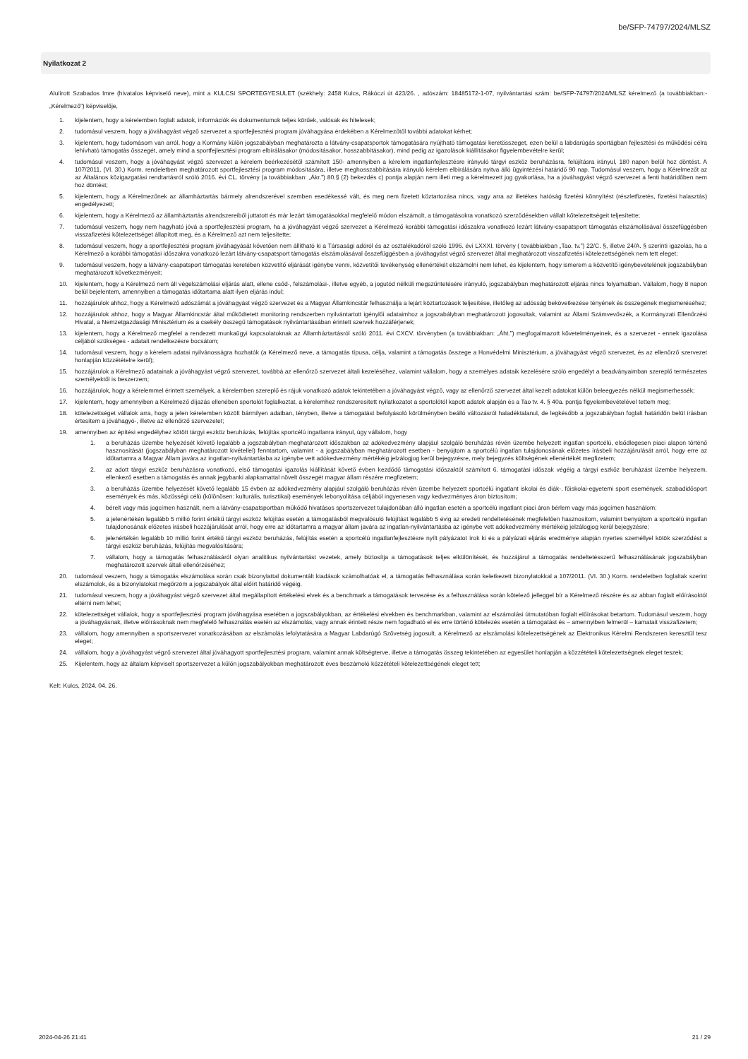be/SFP-74797/2024/MLSZ
Nyilatkozat 2
Alulírott Szabados Imre (hivatalos képviselő neve), mint a KULCSI SPORTEGYESULET (székhely: 2458 Kulcs, Rákóczi út 423/26. , adószám: 18485172-1-07, nyilvántartási szám: be/SFP-74797/2024/MLSZ kérelmező (a továbbiakban:-„Kérelmező”) képviselője,
1. kijelentem, hogy a kérelemben foglalt adatok, információk és dokumentumok teljes körűek, valósak és hitelesek;
2. tudomásul veszem, hogy a jóváhagyást végző szervezet a sportfejlesztési program jóváhagyása érdekében a Kérelmezőtől további adatokat kérhet;
3. kijelentem, hogy tudomásom van arról, hogy a Kormány külön jogszabályban meghatározta a látvány-csapatsportok támogatására nyújtható támogatási keretösszeget, ezen belül a labdarúgás sportágban fejlesztési és működési célra lehívható támogatás összegét, amely mind a sportfejlesztési program elbírálásakor (módosításakor, hosszabbításakor), mind pedig az igazolások kiállításakor figyelembevételre kerül;
4. tudomásul veszem, hogy a jóváhagyást végző szervezet a kérelem beérkezésétől számított 150- amennyiben a kérelem ingatlanfejlesztésre irányuló tárgyi eszköz beruházásra, felújításra irányul, 180 napon belül hoz döntést. A 107/2011. (VI. 30.) Korm. rendeletben meghatározott sportfejlesztési program módosítására, illetve meghosszabbítására irányuló kérelem elbírálására nyitva álló ügyintézési határidő 90 nap. Tudomásul veszem, hogy a Kérelmezőt az az Általános közigazgatási rendtartásról szóló 2016. évi CL. törvény (a továbbiakban: „Ákr.”) 80.§ (2) bekezdés c) pontja alapján nem illeti meg a kérelmezett jog gyakorlása, ha a jóváhagyást végző szervezet a fenti határidőben nem hoz döntést;
5. kijelentem, hogy a Kérelmezőnek az államháztartás bármely alrendszerével szemben esedékessé vált, és meg nem fizetett köztartozása nincs, vagy arra az illetékes hatóság fizetési könnyítést (részletfizetés, fizetési halasztás) engedélyezett;
6. kijelentem, hogy a Kérelmező az államháztartás alrendszereiből juttatott és már lezárt támogatásokkal megfelelő módon elszámolt, a támogatásokra vonatkozó szerződésekben vállalt kötelezettségeit teljesítette;
7. tudomásul veszem, hogy nem hagyható jóvá a sportfejlesztési program, ha a jóváhagyást végző szervezet a Kérelmező korábbi támogatási időszakra vonatkozó lezárt látvány-csapatsport támogatás elszámolásával összefüggésben visszafizetési kötelezettséget állapított meg, és a Kérelmező azt nem teljesítette;
8. tudomásul veszem, hogy a sportfejlesztési program jóváhagyását követően nem állítható ki a Társasági adóról és az osztalékadóról szóló 1996. évi LXXXI. törvény ( továbbiakban „Tao. tv.”) 22/C. §, illetve 24/A. § szerinti igazolás, ha a Kérelmező a korábbi támogatási időszakra vonatkozó lezárt látvány-csapatsport támogatás elszámolásával összefüggésben a jóváhagyást végző szervezet által meghatározott visszafizetési kötelezettségének nem tett eleget;
9. tudomásul veszem, hogy a látvány-csapatsport támogatás keretében közvetítő eljárását igénybe venni, közvetítői tevékenység ellenértékét elszámolni nem lehet, és kijelentem, hogy ismerem a közvetítő igénybevételének jogszabályban meghatározott következményeit;
10. kijelentem, hogy a Kérelmező nem áll végelszámolási eljárás alatt, ellene csőd-, felszámolási-, illetve egyéb, a jogutód nélküli megszűntetésére irányuló, jogszabályban meghatározott eljárás nincs folyamatban. Vállalom, hogy 8 napon belül bejelentem, amennyiben a támogatás időtartama alatt ilyen eljárás indul;
11. hozzájárulok ahhoz, hogy a Kérelmező adószámát a jóváhagyást végző szervezet és a Magyar Államkincstár felhasználja a lejárt köztartozások teljesítése, illetőleg az adósság bekövetkezése tényének és összegének megismeréséhez;
12. hozzájárulok ahhoz, hogy a Magyar Államkincstár által működtetett monitoring rendszerben nyilvántartott igénylői adataimhoz a jogszabályban meghatározott jogosultak, valamint az Állami Számvevőszék, a Kormányzati Ellenőrzési Hivatal, a Nemzetgazdasági Minisztérium és a csekély összegű támogatások nyilvántartásában érintett szervek hozzáférjenek;
13. kijelentem, hogy a Kérelmező megfelel a rendezett munkaügyi kapcsolatoknak az Államháztartásról szóló 2011. évi CXCV. törvényben (a továbbiakban: „Áht.”) megfogalmazott követelményeinek, és a szervezet - ennek igazolása céljából szükséges - adatait rendelkezésre bocsátom;
14. tudomásul veszem, hogy a kérelem adatai nyilvánosságra hozhatók (a Kérelmező neve, a támogatás típusa, célja, valamint a támogatás összege a Honvédelmi Minisztérium, a jóváhagyást végző szervezet, és az ellenőrző szervezet honlapján közzétételre kerül);
15. hozzájárulok a Kérelmező adatainak a jóváhagyást végző szervezet, továbbá az ellenőrző szervezet általi kezeléséhez, valamint vállalom, hogy a személyes adataik kezelésére szóló engedélyt a beadványaimban szereplő természetes személyektől is beszerzem;
16. hozzájárulok, hogy a kérelemmel érintett személyek, a kérelemben szereplő és rájuk vonatkozó adatok tekintetében a jóváhagyást végző, vagy az ellenőrző szervezet által kezelt adatokat külön beleegyezés nélkül megismerhessék;
17. kijelentem, hogy amennyiben a Kérelmező díjazás ellenében sportolót foglalkoztat, a kérelemhez rendszeresített nyilatkozatot a sportolótól kapott adatok alapján és a Tao tv. 4. § 40a. pontja figyelembevételével tettem meg;
18. kötelezettséget vállalok arra, hogy a jelen kérelemben közölt bármilyen adatban, tényben, illetve a támogatást befolyásoló körülményben beálló változásról haladéktalanul, de legkésőbb a jogszabályban foglalt határidőn belül írásban értesítem a jóváhagyó-, illetve az ellenőrző szervezetet;
19. amennyiben az építési engedélyhez kötött tárgyi eszköz beruházás, felújítás sportcélú ingatlanra irányul, úgy vállalom, hogy
1. a beruházás üzembe helyezését követő legalább a jogszabályban meghatározott időszakban az adókedvezmény alapjául szolgáló beruházás révén üzembe helyezett ingatlan sportcélú, elsődlegesen piaci alapon történő hasznosítását (jogszabályban meghatározott kivétellel) fenntartom, valamint - a jogszabályban meghatározott esetben - benyújtom a sportcélú ingatlan tulajdonosának előzetes írásbeli hozzájárulását arról, hogy erre az időtartamra a Magyar Állam javára az ingatlan-nyilvántartásba az igénybe vett adókedvezmény mértékéig jelzálogjog kerül bejegyzésre, mely bejegyzés költségének ellenértékét megfizetem;
2. az adott tárgyi eszköz beruházásra vonatkozó, első támogatási igazolás kiállítását követő évben kezdődő támogatási időszaktól számított 6. támogatási időszak végéig a tárgyi eszköz beruházást üzembe helyezem, ellenkező esetben a támogatás és annak jegybanki alapkamattal növelt összegét magyar állam részére megfizetem;
3. a beruházás üzembe helyezését követő legalább 15 évben az adókedvezmény alapjául szolgáló beruházás révén üzembe helyezett sportcélú ingatlant iskolai és diák-, főiskolai-egyetemi sport események, szabadidősport események és más, közösségi célú (különösen: kulturális, turisztikai) események lebonyolítása céljából ingyenesen vagy kedvezményes áron biztosítom;
4. bérelt vagy más jogcímen használt, nem a látvány-csapatsportban működő hivatásos sportszervezet tulajdonában álló ingatlan esetén a sportcélú ingatlant piaci áron bérlem vagy más jogcímen használom;
5. a jelenértékén legalább 5 millió forint értékű tárgyi eszköz felújítás esetén a támogatásból megvalósuló felújítást legalább 5 évig az eredeti rendeltetésének megfelelően hasznosítom, valamint benyújtom a sportcélú ingatlan tulajdonosának előzetes írásbeli hozzájárulását arról, hogy erre az időtartamra a magyar állam javára az ingatlan-nyilvántartásba az igénybe vett adókedvezmény mértékéig jelzálogjog kerül bejegyzésre;
6. jelenértékén legalább 10 millió forint értékű tárgyi eszköz beruházás, felújítás esetén a sportcélú ingatlanfejlesztésre nyílt pályázatot írok ki és a pályázati eljárás eredménye alapján nyertes személlyel kötök szerződést a tárgyi eszköz beruházás, felújítás megvalósítására;
7. vállalom, hogy a támogatás felhasználásáról olyan analitikus nyilvántartást vezetek, amely biztosítja a támogatások teljes elkülönítését, és hozzájárul a támogatás rendeltetésszerű felhasználásának jogszabályban meghatározott szervek általi ellenőrzéséhez;
20. tudomásul veszem, hogy a támogatás elszámolása során csak bizonylattal dokumentált kiadások számolhatóak el, a támogatás felhasználása során keletkezett bizonylatokkal a 107/2011. (VI. 30.) Korm. rendeletben foglaltak szerint elszámolok, és a bizonylatokat megőrzöm a jogszabályok által előírt határidő végéig.
21. tudomásul veszem, hogy a jóváhagyást végző szervezet által megállapított értékelési elvek és a benchmark a támogatások tervezése és a felhasználása során kötelező jelleggel bír a Kérelmező részére és az abban foglalt előírásoktól eltérni nem lehet;
22. kötelezettséget vállalok, hogy a sportfejlesztési program jóváhagyása esetében a jogszabályokban, az értékelési elvekben és benchmarkban, valamint az elszámolási útmutatóban foglalt előírásokat betartom. Tudomásul veszem, hogy a jóváhagyásnak, illetve előírásoknak nem megfelelő felhasználás esetén az elszámolás, vagy annak érintett része nem fogadható el és erre történő kötelezés esetén a támogatást és – amennyiben felmerül – kamatait visszafizetem;
23. vállalom, hogy amennyiben a sportszervezet vonatkozásában az elszámolás lefolytatására a Magyar Labdarúgó Szövetség jogosult, a Kérelmező az elszámolási kötelezettségének az Elektronikus Kérelmi Rendszeren keresztül tesz eleget;
24. vállalom, hogy a jóváhagyást végző szervezet által jóváhagyott sportfejlesztési program, valamint annak költségterve, illetve a támogatás összeg tekintetében az egyesület honlapján a közzétételi kötelezettségnek eleget teszek;
25. Kijelentem, hogy az általam képviselt sportszervezet a külön jogszabályokban meghatározott éves beszámoló közzétételi kötelezettségének eleget tett;
Kelt: Kulcs, 2024. 04. 26.
2024-04-26 21:41 21 / 29